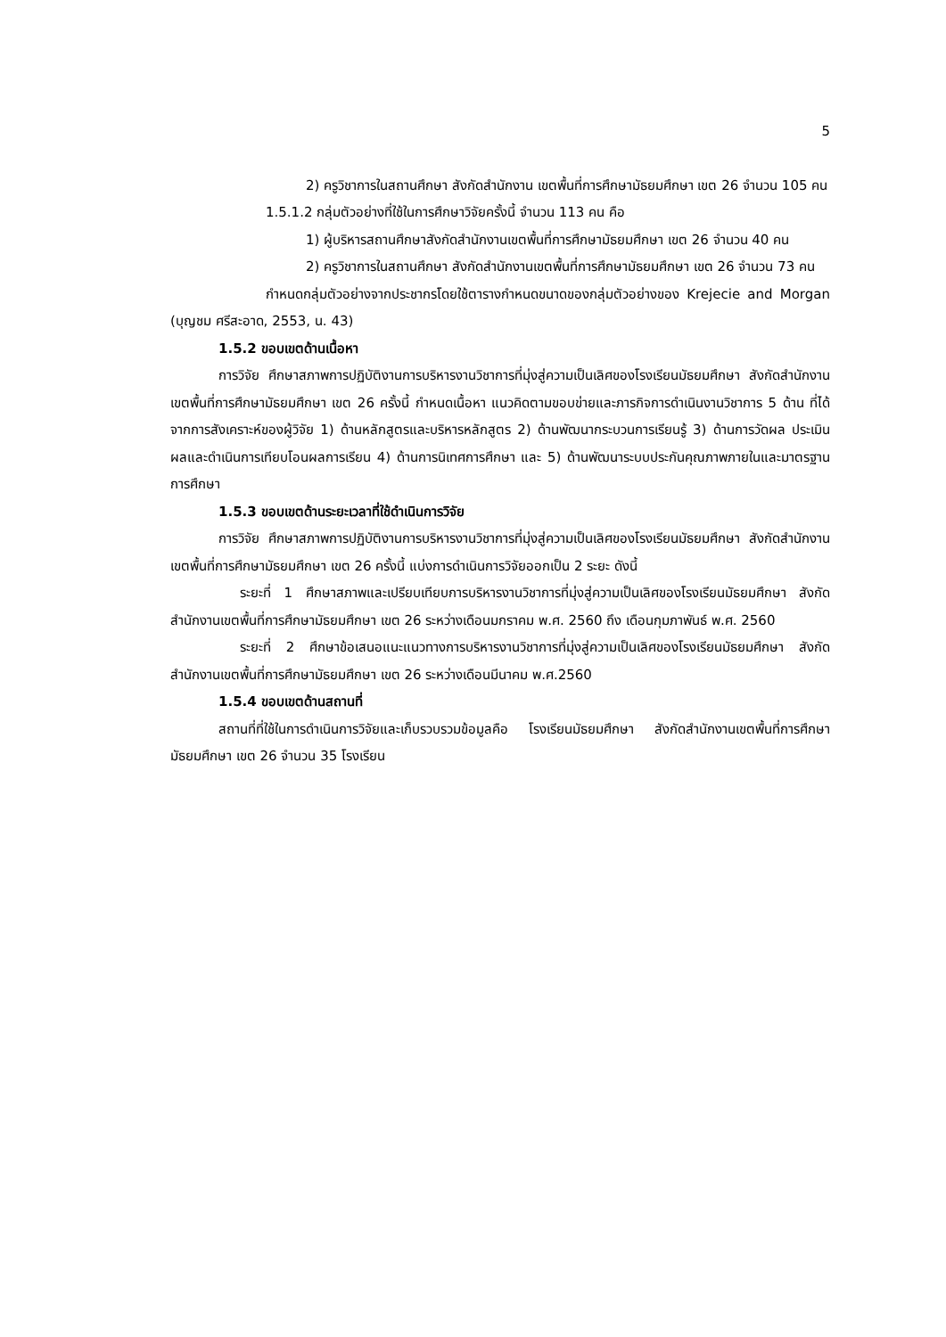5
2) ครูวิชาการในสถานศึกษา สังกัดสำนักงาน เขตพื้นที่การศึกษามัธยมศึกษา เขต 26 จำนวน 105 คน
1.5.1.2 กลุ่มตัวอย่างที่ใช้ในการศึกษาวิจัยครั้งนี้ จำนวน 113 คน คือ
1) ผู้บริหารสถานศึกษาสังกัดสำนักงานเขตพื้นที่การศึกษามัธยมศึกษา เขต 26 จำนวน 40 คน
2) ครูวิชาการในสถานศึกษา สังกัดสำนักงานเขตพื้นที่การศึกษามัธยมศึกษา เขต 26 จำนวน 73 คน
กำหนดกลุ่มตัวอย่างจากประชากรโดยใช้ตารางกำหนดขนาดของกลุ่มตัวอย่างของ Krejecie and Morgan (บุญชม ศรีสะอาด, 2553, น. 43)
1.5.2 ขอบเขตด้านเนื้อหา
การวิจัย ศึกษาสภาพการปฏิบัติงานการบริหารงานวิชาการที่มุ่งสู่ความเป็นเลิศของโรงเรียนมัธยมศึกษา สังกัดสำนักงานเขตพื้นที่การศึกษามัธยมศึกษา เขต 26 ครั้งนี้ กำหนดเนื้อหา แนวคิดตามขอบข่ายและภารกิจการดำเนินงานวิชาการ 5 ด้าน ที่ได้จากการสังเคราะห์ของผู้วิจัย 1) ด้านหลักสูตรและบริหารหลักสูตร 2) ด้านพัฒนากระบวนการเรียนรู้ 3) ด้านการวัดผล ประเมินผลและดำเนินการเทียบโอนผลการเรียน 4) ด้านการนิเทศการศึกษา และ 5) ด้านพัฒนาระบบประกันคุณภาพภายในและมาตรฐานการศึกษา
1.5.3 ขอบเขตด้านระยะเวลาที่ใช้ดำเนินการวิจัย
การวิจัย ศึกษาสภาพการปฏิบัติงานการบริหารงานวิชาการที่มุ่งสู่ความเป็นเลิศของโรงเรียนมัธยมศึกษา สังกัดสำนักงานเขตพื้นที่การศึกษามัธยมศึกษา เขต 26 ครั้งนี้ แบ่งการดำเนินการวิจัยออกเป็น 2 ระยะ ดังนี้
ระยะที่ 1 ศึกษาสภาพและเปรียบเทียบการบริหารงานวิชาการที่มุ่งสู่ความเป็นเลิศของโรงเรียนมัธยมศึกษา สังกัดสำนักงานเขตพื้นที่การศึกษามัธยมศึกษา เขต 26 ระหว่างเดือนมกราคม พ.ศ. 2560 ถึง เดือนกุมภาพันธ์ พ.ศ. 2560
ระยะที่ 2 ศึกษาข้อเสนอแนะแนวทางการบริหารงานวิชาการที่มุ่งสู่ความเป็นเลิศของโรงเรียนมัธยมศึกษา สังกัดสำนักงานเขตพื้นที่การศึกษามัธยมศึกษา เขต 26 ระหว่างเดือนมีนาคม พ.ศ.2560
1.5.4 ขอบเขตด้านสถานที่
สถานที่ที่ใช้ในการดำเนินการวิจัยและเก็บรวบรวมข้อมูลคือ โรงเรียนมัธยมศึกษา สังกัดสำนักงานเขตพื้นที่การศึกษามัธยมศึกษา เขต 26 จำนวน 35 โรงเรียน